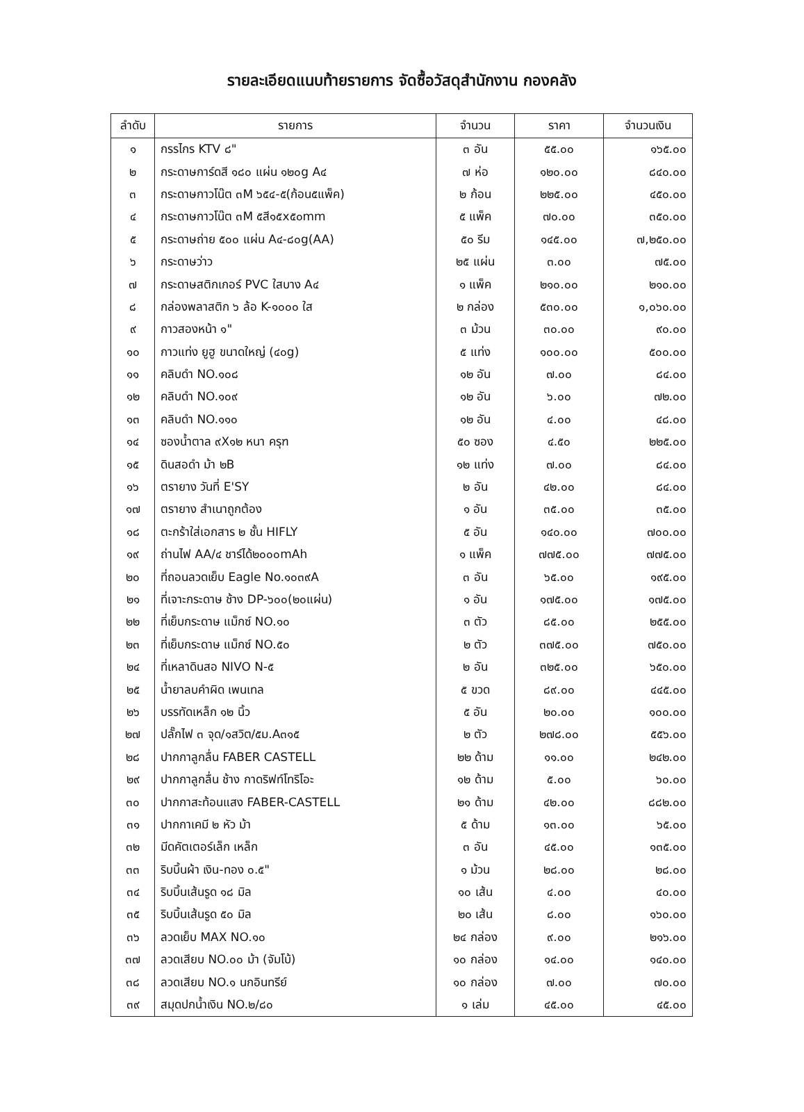รายละเอียดแนบท้ายรายการ จัดซื้อวัสดุสำนักงาน กองคลัง
| ลำดับ | รายการ | จำนวน | ราคา | จำนวนเงิน |
| --- | --- | --- | --- | --- |
| ๑ | กรรไกร KTV ๘" | ๓ อัน | ๕๕.๐๐ | ๑๖๕.๐๐ |
| ๒ | กระดาษการ์ดสี ๑๘๐ แผ่น ๑๒๐g A๔ | ๗ ห่อ | ๑๒๐.๐๐ | ๘๔๐.๐๐ |
| ๓ | กระดาษกาวโน๊ต ๓M ๖๕๔-๕(ก้อน๕แพ็ค) | ๒ ก้อน | ๒๒๕.๐๐ | ๔๕๐.๐๐ |
| ๔ | กระดาษกาวโน๊ต ๓M ๕สี๑๕x๕๐mm | ๕ แพ็ค | ๗๐.๐๐ | ๓๕๐.๐๐ |
| ๕ | กระดาษถ่าย ๕๐๐ แผ่น A๔-๘๐g(AA) | ๕๐ รีม | ๑๔๕.๐๐ | ๗,๒๕๐.๐๐ |
| ๖ | กระดาษว่าว | ๒๕ แผ่น | ๓.๐๐ | ๗๕.๐๐ |
| ๗ | กระดาษสติกเกอร์ PVC ใสบาง A๔ | ๑ แพ็ค | ๒๑๐.๐๐ | ๒๑๐.๐๐ |
| ๘ | กล่องพลาสติก ๖ ล้อ K-๑๐๐๐ ใส | ๒ กล่อง | ๕๓๐.๐๐ | ๑,๐๖๐.๐๐ |
| ๙ | กาวสองหน้า ๑" | ๓ ม้วน | ๓๐.๐๐ | ๙๐.๐๐ |
| ๑๐ | กาวแท่ง ยูฮู ขนาดใหญ่ (๔๐g) | ๕ แท่ง | ๑๐๐.๐๐ | ๕๐๐.๐๐ |
| ๑๑ | คลิบดำ NO.๑๐๘ | ๑๒ อัน | ๗.๐๐ | ๘๔.๐๐ |
| ๑๒ | คลิบดำ NO.๑๐๙ | ๑๒ อัน | ๖.๐๐ | ๗๒.๐๐ |
| ๑๓ | คลิบดำ NO.๑๑๐ | ๑๒ อัน | ๔.๐๐ | ๔๘.๐๐ |
| ๑๔ | ซองน้ำตาล ๙X๑๒ หนา ครุฑ | ๕๐ ซอง | ๔.๕๐ | ๒๒๕.๐๐ |
| ๑๕ | ดินสอดำ ม้า ๒B | ๑๒ แท่ง | ๗.๐๐ | ๘๔.๐๐ |
| ๑๖ | ตรายาง วันที่ E'SY | ๒ อัน | ๔๒.๐๐ | ๘๔.๐๐ |
| ๑๗ | ตรายาง สำเนาถูกต้อง | ๑ อัน | ๓๕.๐๐ | ๓๕.๐๐ |
| ๑๘ | ตะกร้าใส่เอกสาร ๒ ชั้น HIFLY | ๕ อัน | ๑๔๐.๐๐ | ๗๐๐.๐๐ |
| ๑๙ | ถ่านไฟ AA/๔ ชาร์ได้๒๐๐๐mAh | ๑ แพ็ค | ๗๗๕.๐๐ | ๗๗๕.๐๐ |
| ๒๐ | ที่ถอนลวดเย็บ Eagle No.๑๐๓๙A | ๓ อัน | ๖๕.๐๐ | ๑๙๕.๐๐ |
| ๒๑ | ที่เจาะกระดาษ ช้าง DP-๖๐๐(๒๐แผ่น) | ๑ อัน | ๑๗๕.๐๐ | ๑๗๕.๐๐ |
| ๒๒ | ที่เย็บกระดาษ แม็กซ์ NO.๑๐ | ๓ ตัว | ๘๕.๐๐ | ๒๕๕.๐๐ |
| ๒๓ | ที่เย็บกระดาษ แม็กซ์ NO.๕๐ | ๒ ตัว | ๓๗๕.๐๐ | ๗๕๐.๐๐ |
| ๒๔ | ที่เหลาดินสอ NIVO N-๕ | ๒ อัน | ๓๒๕.๐๐ | ๖๕๐.๐๐ |
| ๒๕ | น้ำยาลบคำผิด เพนเทล | ๕ ขวด | ๘๙.๐๐ | ๔๔๕.๐๐ |
| ๒๖ | บรรทัดเหล็ก ๑๒ นิ้ว | ๕ อัน | ๒๐.๐๐ | ๑๐๐.๐๐ |
| ๒๗ | ปลั๊กไฟ ๓ จุด/๑สวิต/๕ม.A๓๑๕ | ๒ ตัว | ๒๗๘.๐๐ | ๕๕๖.๐๐ |
| ๒๘ | ปากกาลูกลื่น FABER CASTELL | ๒๒ ด้าม | ๑๑.๐๐ | ๒๔๒.๐๐ |
| ๒๙ | ปากกาลูกลื่น ช้าง กาดริฟท์โทริโอะ | ๑๒ ด้าม | ๕.๐๐ | ๖๐.๐๐ |
| ๓๐ | ปากกาสะท้อนแสง FABER-CASTELL | ๒๑ ด้าม | ๔๒.๐๐ | ๘๘๒.๐๐ |
| ๓๑ | ปากกาเคมี ๒ หัว ม้า | ๕ ด้าม | ๑๓.๐๐ | ๖๕.๐๐ |
| ๓๒ | มีดคัตเตอร์เล็ก เหล็ก | ๓ อัน | ๔๕.๐๐ | ๑๓๕.๐๐ |
| ๓๓ | ริบบิ้นผ้า เงิน-ทอง ๐.๕" | ๑ ม้วน | ๒๘.๐๐ | ๒๘.๐๐ |
| ๓๔ | ริบบิ้นเส้นรูด ๑๘ มิล | ๑๐ เส้น | ๔.๐๐ | ๔๐.๐๐ |
| ๓๕ | ริบบิ้นเส้นรูด ๕๐ มิล | ๒๐ เส้น | ๘.๐๐ | ๑๖๐.๐๐ |
| ๓๖ | ลวดเย็บ MAX NO.๑๐ | ๒๔ กล่อง | ๙.๐๐ | ๒๑๖.๐๐ |
| ๓๗ | ลวดเสียบ NO.๐๐ ม้า (จัมโบ้) | ๑๐ กล่อง | ๑๔.๐๐ | ๑๔๐.๐๐ |
| ๓๘ | ลวดเสียบ NO.๑ นกอินทรีย์ | ๑๐ กล่อง | ๗.๐๐ | ๗๐.๐๐ |
| ๓๙ | สมุดปกน้ำเงิน NO.๒/๘๐ | ๑ เล่ม | ๔๕.๐๐ | ๔๕.๐๐ |